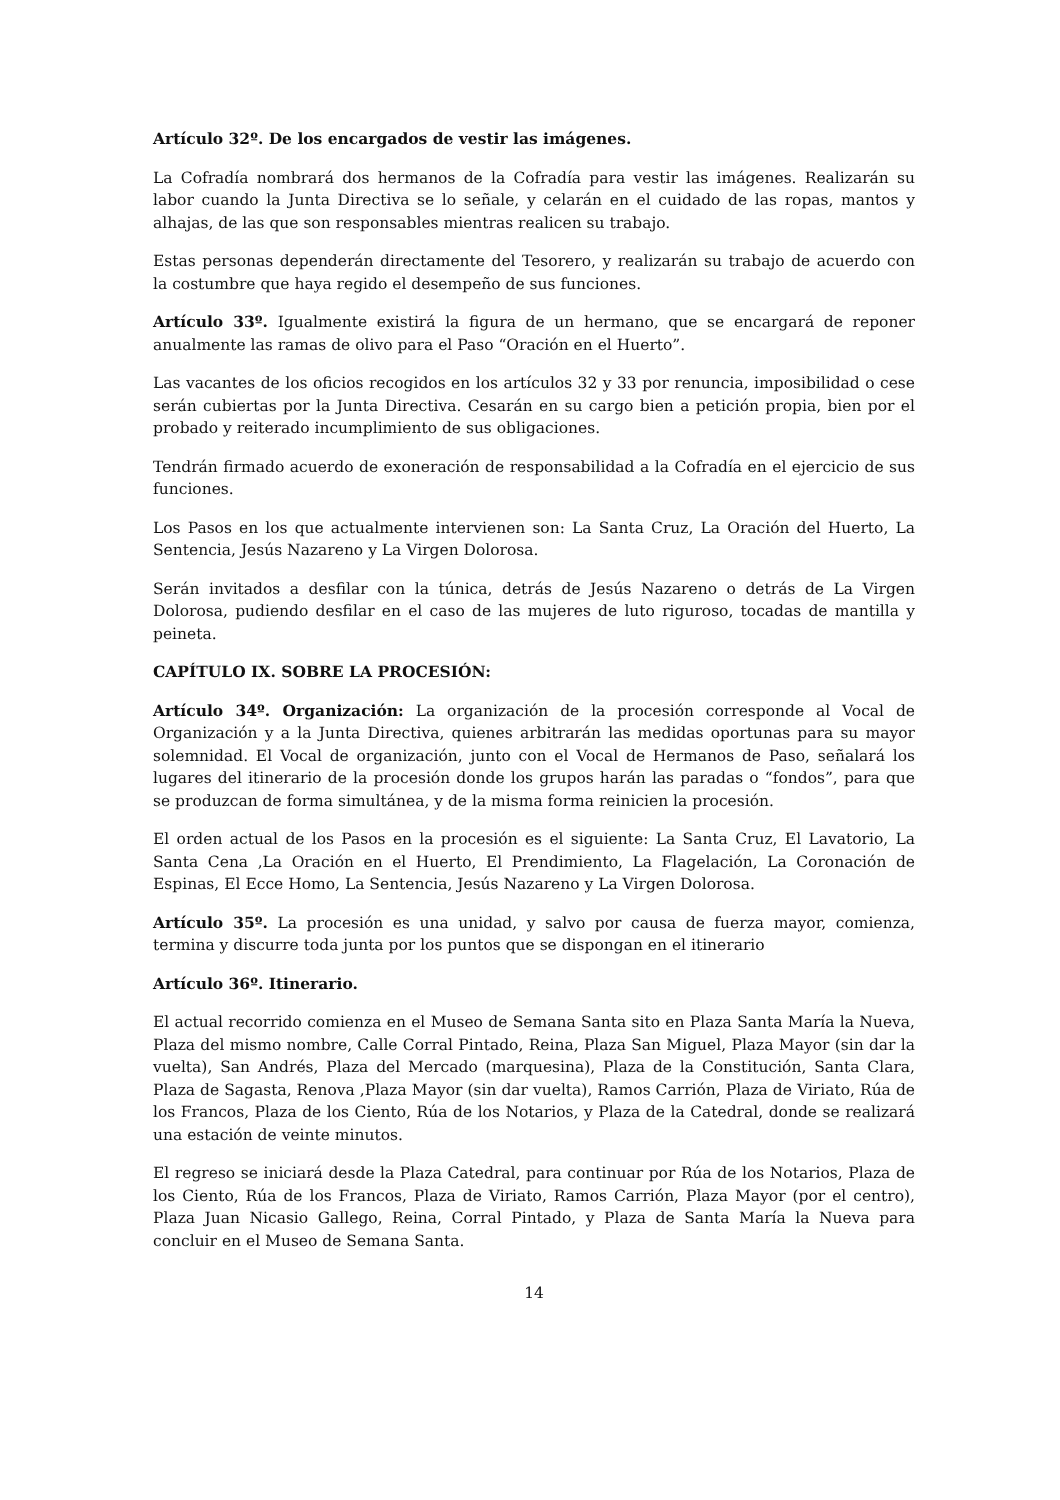Artículo 32º. De los encargados de vestir las imágenes.
La Cofradía nombrará dos hermanos de la Cofradía para vestir las imágenes. Realizarán su labor cuando la Junta Directiva se lo señale, y celarán en el cuidado de las ropas, mantos y alhajas, de las que son responsables mientras realicen su trabajo.
Estas personas dependerán directamente del Tesorero, y realizarán su trabajo de acuerdo con la costumbre que haya regido el desempeño de sus funciones.
Artículo 33º. Igualmente existirá la figura de un hermano, que se encargará de reponer anualmente las ramas de olivo para el Paso “Oración en el Huerto”.
Las vacantes de los oficios recogidos en los artículos 32 y 33 por renuncia, imposibilidad o cese serán cubiertas por la Junta Directiva. Cesarán en su cargo bien a petición propia, bien por el probado y reiterado incumplimiento de sus obligaciones.
Tendrán firmado acuerdo de exoneración de responsabilidad a la Cofradía en el ejercicio de sus funciones.
Los Pasos en los que actualmente intervienen son: La Santa Cruz, La Oración del Huerto, La Sentencia, Jesús Nazareno y La Virgen Dolorosa.
Serán invitados a desfilar con la túnica, detrás de Jesús Nazareno o detrás de La Virgen Dolorosa, pudiendo desfilar en el caso de las mujeres de luto riguroso, tocadas de mantilla y peineta.
CAPÍTULO IX. SOBRE LA PROCESIÓN:
Artículo 34º. Organización: La organización de la procesión corresponde al Vocal de Organización y a la Junta Directiva, quienes arbitrarán las medidas oportunas para su mayor solemnidad. El Vocal de organización, junto con el Vocal de Hermanos de Paso, señalará los lugares del itinerario de la procesión donde los grupos harán las paradas o “fondos”, para que se produzcan de forma simultánea, y de la misma forma reinicien la procesión.
El orden actual de los Pasos en la procesión es el siguiente: La Santa Cruz, El Lavatorio, La Santa Cena ,La Oración en el Huerto, El Prendimiento, La Flagelación, La Coronación de Espinas, El Ecce Homo, La Sentencia, Jesús Nazareno y La Virgen Dolorosa.
Artículo 35º. La procesión es una unidad, y salvo por causa de fuerza mayor, comienza, termina y discurre toda junta por los puntos que se dispongan en el itinerario
Artículo 36º. Itinerario.
El actual recorrido comienza en el Museo de Semana Santa sito en Plaza Santa María la Nueva, Plaza del mismo nombre, Calle Corral Pintado, Reina, Plaza San Miguel, Plaza Mayor (sin dar la vuelta), San Andrés, Plaza del Mercado (marquesina), Plaza de la Constitución, Santa Clara, Plaza de Sagasta, Renova ,Plaza Mayor (sin dar vuelta), Ramos Carrión, Plaza de Viriato, Rúa de los Francos, Plaza de los Ciento, Rúa de los Notarios, y Plaza de la Catedral, donde se realizará una estación de veinte minutos.
El regreso se iniciará desde la Plaza Catedral, para continuar por Rúa de los Notarios, Plaza de los Ciento, Rúa de los Francos, Plaza de Viriato, Ramos Carrión, Plaza Mayor (por el centro), Plaza Juan Nicasio Gallego, Reina, Corral Pintado, y Plaza de Santa María la Nueva para concluir en el Museo de Semana Santa.
14